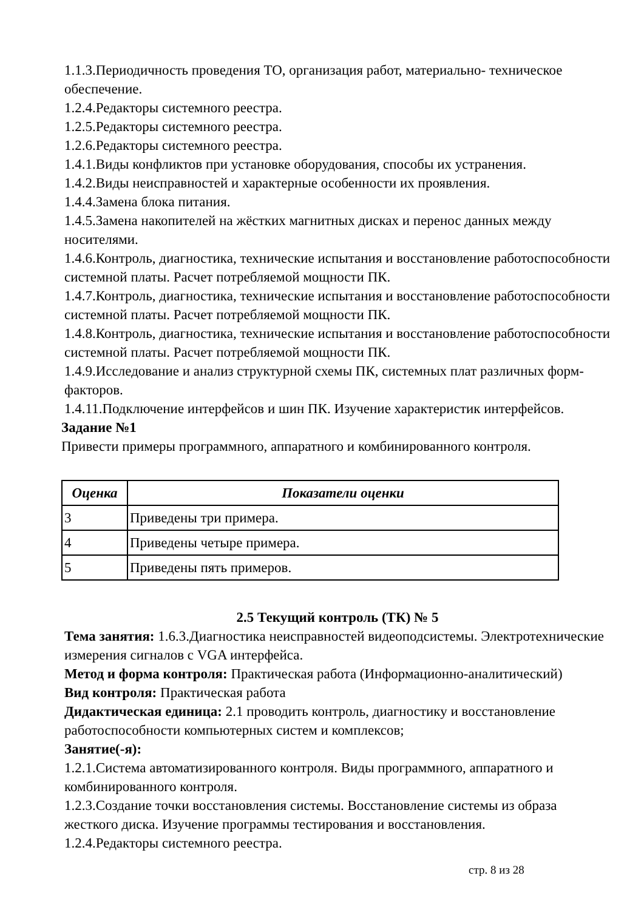1.1.3.Периодичность проведения ТО, организация работ, материально- техническое обеспечение.
1.2.4.Редакторы системного реестра.
1.2.5.Редакторы системного реестра.
1.2.6.Редакторы системного реестра.
1.4.1.Виды конфликтов при установке оборудования, способы их устранения.
1.4.2.Виды неисправностей и характерные особенности их проявления.
1.4.4.Замена блока питания.
1.4.5.Замена накопителей на жёстких магнитных дисках и перенос данных между носителями.
1.4.6.Контроль, диагностика, технические испытания и восстановление работоспособности системной платы. Расчет потребляемой мощности ПК.
1.4.7.Контроль, диагностика, технические испытания и восстановление работоспособности системной платы. Расчет потребляемой мощности ПК.
1.4.8.Контроль, диагностика, технические испытания и восстановление работоспособности системной платы. Расчет потребляемой мощности ПК.
1.4.9.Исследование и анализ структурной схемы ПК, системных плат различных форм-факторов.
1.4.11.Подключение интерфейсов и шин ПК. Изучение характеристик интерфейсов.
Задание №1
Привести примеры программного, аппаратного и комбинированного контроля.
| Оценка | Показатели оценки |
| --- | --- |
| 3 | Приведены три примера. |
| 4 | Приведены четыре примера. |
| 5 | Приведены пять примеров. |
2.5 Текущий контроль (ТК) № 5
Тема занятия: 1.6.3.Диагностика неисправностей видеоподсистемы. Электротехнические измерения сигналов с VGA интерфейса.
Метод и форма контроля: Практическая работа (Информационно-аналитический)
Вид контроля: Практическая работа
Дидактическая единица: 2.1 проводить контроль, диагностику и восстановление работоспособности компьютерных систем и комплексов;
Занятие(-я):
1.2.1.Система автоматизированного контроля. Виды программного, аппаратного и комбинированного контроля.
1.2.3.Создание точки восстановления системы. Восстановление системы из образа жесткого диска. Изучение программы тестирования и восстановления.
1.2.4.Редакторы системного реестра.
стр. 8 из 28